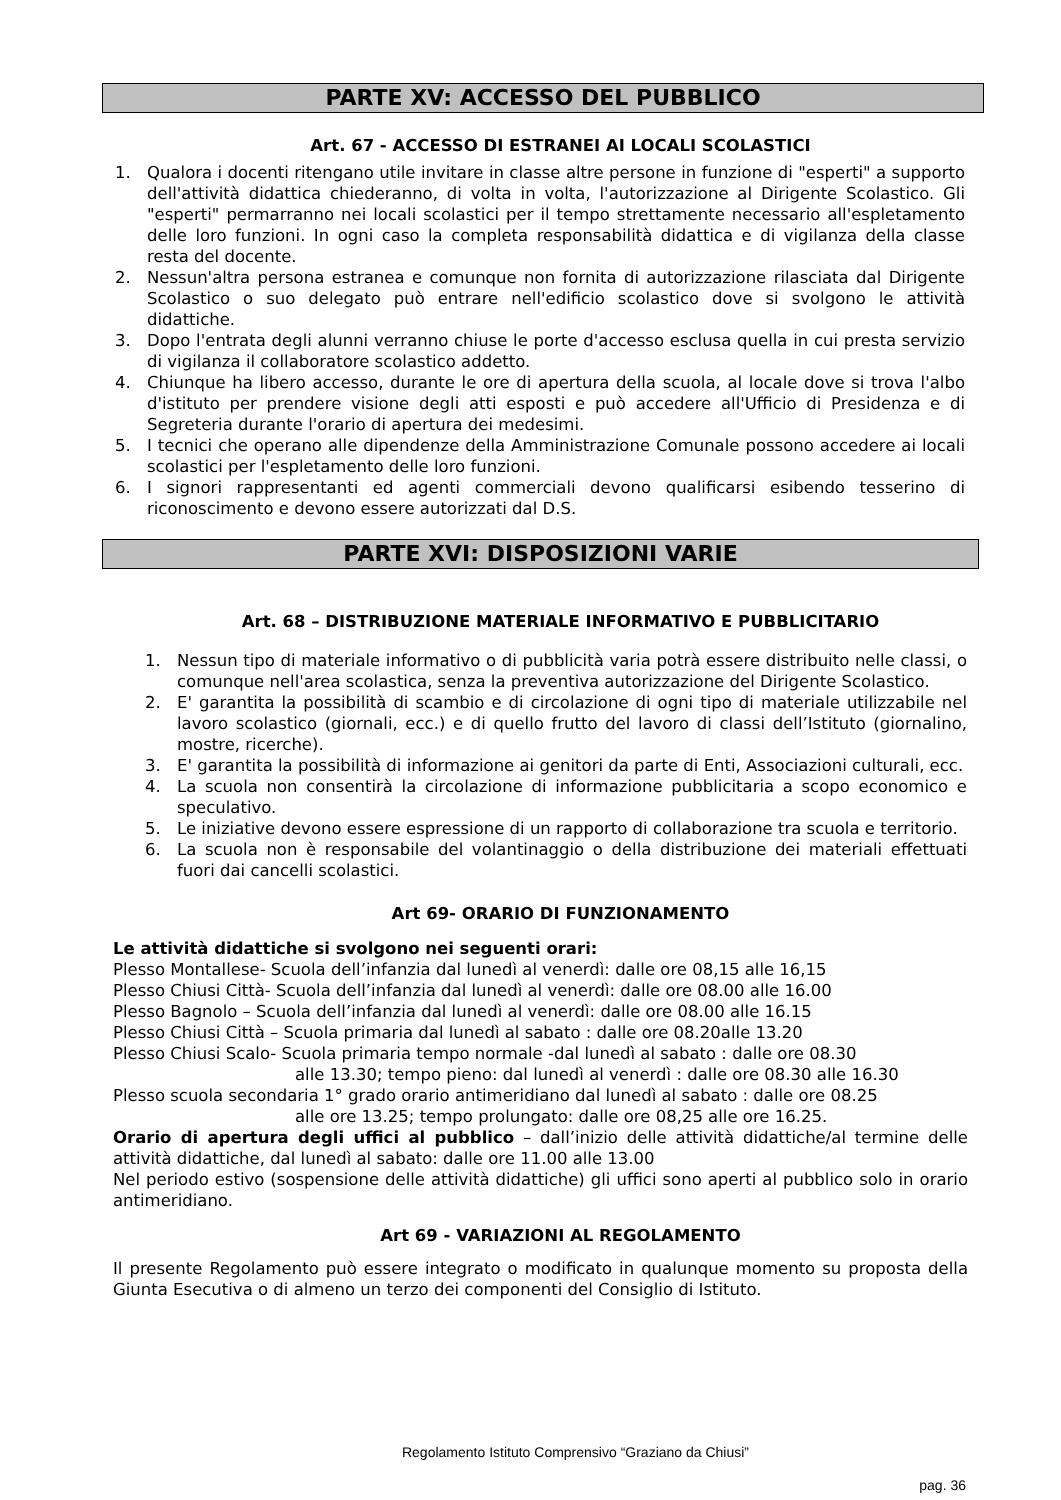PARTE XV: ACCESSO DEL PUBBLICO
Art. 67 - ACCESSO DI ESTRANEI AI LOCALI SCOLASTICI
1. Qualora i docenti ritengano utile invitare in classe altre persone in funzione di "esperti" a supporto dell'attività didattica chiederanno, di volta in volta, l'autorizzazione al Dirigente Scolastico. Gli "esperti" permarranno nei locali scolastici per il tempo strettamente necessario all'espletamento delle loro funzioni. In ogni caso la completa responsabilità didattica e di vigilanza della classe resta del docente.
2. Nessun'altra persona estranea e comunque non fornita di autorizzazione rilasciata dal Dirigente Scolastico o suo delegato può entrare nell'edificio scolastico dove si svolgono le attività didattiche.
3. Dopo l'entrata degli alunni verranno chiuse le porte d'accesso esclusa quella in cui presta servizio di vigilanza il collaboratore scolastico addetto.
4. Chiunque ha libero accesso, durante le ore di apertura della scuola, al locale dove si trova l'albo d'istituto per prendere visione degli atti esposti e può accedere all'Ufficio di Presidenza e di Segreteria durante l'orario di apertura dei medesimi.
5. I tecnici che operano alle dipendenze della Amministrazione Comunale possono accedere ai locali scolastici per l'espletamento delle loro funzioni.
6. I signori rappresentanti ed agenti commerciali devono qualificarsi esibendo tesserino di riconoscimento e devono essere autorizzati dal D.S.
PARTE XVI: DISPOSIZIONI VARIE
Art. 68 – DISTRIBUZIONE MATERIALE INFORMATIVO E PUBBLICITARIO
1. Nessun tipo di materiale informativo o di pubblicità varia potrà essere distribuito nelle classi, o comunque nell'area scolastica, senza la preventiva autorizzazione del Dirigente Scolastico.
2. E' garantita la possibilità di scambio e di circolazione di ogni tipo di materiale utilizzabile nel lavoro scolastico (giornali, ecc.) e di quello frutto del lavoro di classi dell’Istituto (giornalino, mostre, ricerche).
3. E' garantita la possibilità di informazione ai genitori da parte di Enti, Associazioni culturali, ecc.
4. La scuola non consentirà la circolazione di informazione pubblicitaria a scopo economico e speculativo.
5. Le iniziative devono essere espressione di un rapporto di collaborazione tra scuola e territorio.
6. La scuola non è responsabile del volantinaggio o della distribuzione dei materiali effettuati fuori dai cancelli scolastici.
Art 69- ORARIO DI FUNZIONAMENTO
Le attività didattiche si svolgono nei seguenti orari:
Plesso Montallese- Scuola dell’infanzia dal lunedì al venerdì: dalle ore 08,15 alle 16,15
Plesso Chiusi Città- Scuola dell’infanzia dal lunedì al venerdì: dalle ore 08.00 alle 16.00
Plesso Bagnolo – Scuola dell’infanzia dal lunedì al venerdì: dalle ore 08.00 alle 16.15
Plesso Chiusi Città – Scuola primaria dal lunedì al sabato : dalle ore 08.20alle 13.20
Plesso Chiusi Scalo- Scuola primaria tempo normale -dal lunedì al sabato : dalle ore 08.30
alle 13.30; tempo pieno: dal lunedì al venerdì : dalle ore 08.30 alle 16.30
Plesso scuola secondaria 1° grado orario antimeridiano dal lunedì al sabato : dalle ore 08.25
alle ore 13.25; tempo prolungato: dalle ore 08,25 alle ore 16.25.
Orario di apertura degli uffici al pubblico – dall’inizio delle attività didattiche/al termine delle attività didattiche, dal lunedì al sabato: dalle ore 11.00 alle 13.00
Nel periodo estivo (sospensione delle attività didattiche) gli uffici sono aperti al pubblico solo in orario antimeridiano.
Art 69 - VARIAZIONI AL REGOLAMENTO
Il presente Regolamento può essere integrato o modificato in qualunque momento su proposta della Giunta Esecutiva o di almeno un terzo dei componenti del Consiglio di Istituto.
Regolamento Istituto Comprensivo “Graziano da Chiusi”
pag. 36